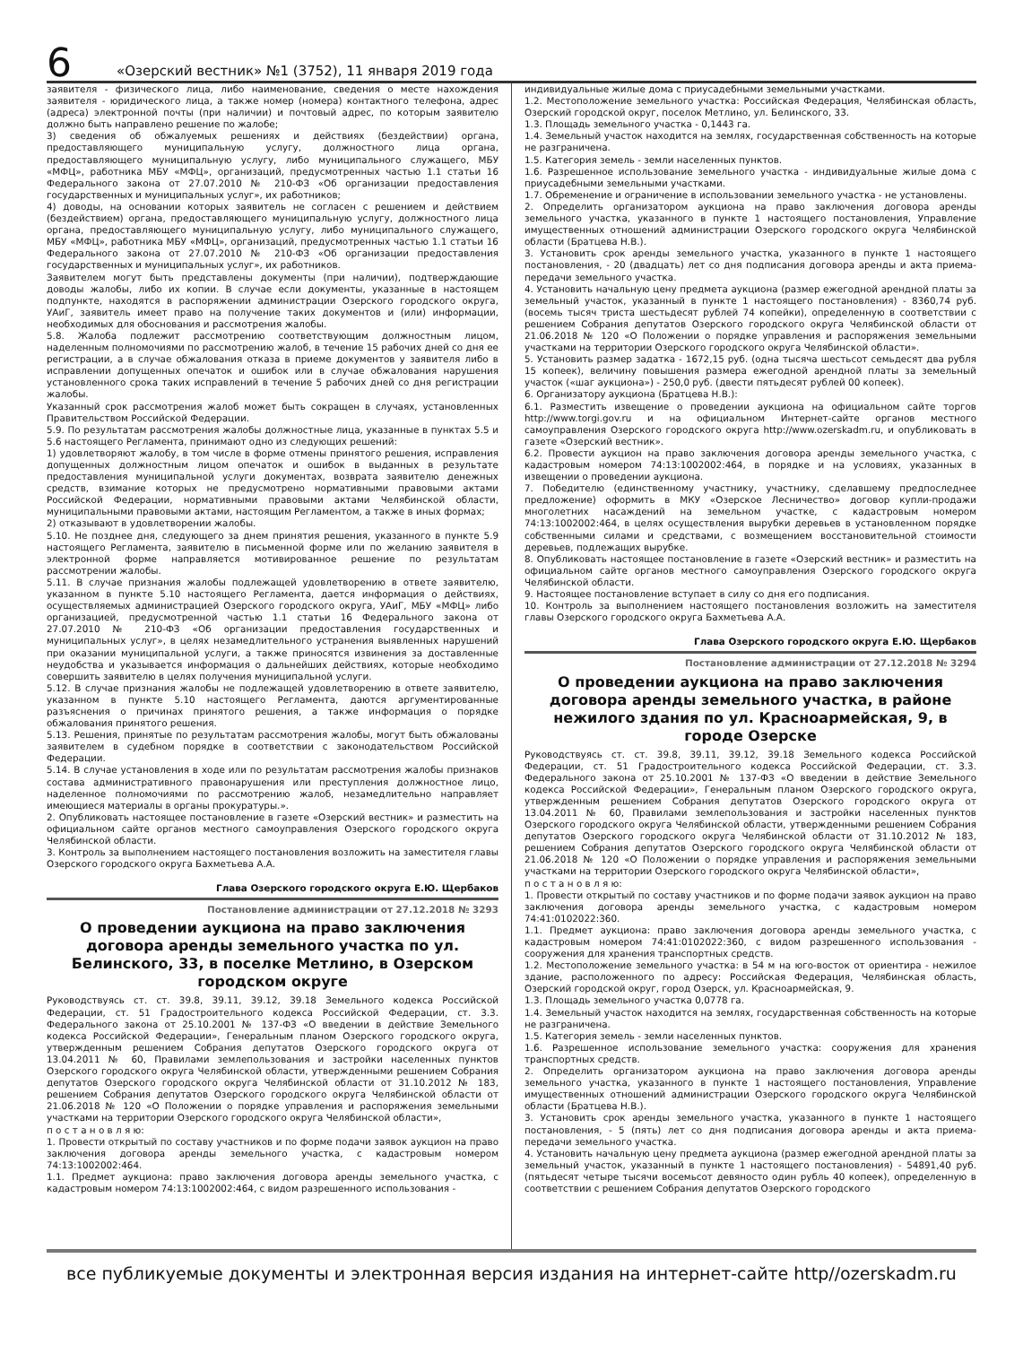6 «Озерский вестник» №1 (3752), 11 января 2019 года
заявителя - физического лица, либо наименование, сведения о месте нахождения заявителя - юридического лица, а также номер (номера) контактного телефона, адрес (адреса) электронной почты (при наличии) и почтовый адрес, по которым заявителю должно быть направлено решение по жалобе;
3) сведения об обжалуемых решениях и действиях (бездействии) органа, предоставляющего муниципальную услугу, должностного лица органа, предоставляющего муниципальную услугу, либо муниципального служащего, МБУ «МФЦ», работника МБУ «МФЦ», организаций, предусмотренных частью 1.1 статьи 16 Федерального закона от 27.07.2010 № 210-ФЗ «Об организации предоставления государственных и муниципальных услуг», их работников;
4) доводы, на основании которых заявитель не согласен с решением и действием (бездействием) органа, предоставляющего муниципальную услугу, должностного лица органа, предоставляющего муниципальную услугу, либо муниципального служащего, МБУ «МФЦ», работника МБУ «МФЦ», организаций, предусмотренных частью 1.1 статьи 16 Федерального закона от 27.07.2010 № 210-ФЗ «Об организации предоставления государственных и муниципальных услуг», их работников.
Заявителем могут быть представлены документы (при наличии), подтверждающие доводы жалобы, либо их копии. В случае если документы, указанные в настоящем подпункте, находятся в распоряжении администрации Озерского городского округа, УАиГ, заявитель имеет право на получение таких документов и (или) информации, необходимых для обоснования и рассмотрения жалобы.
5.8. Жалоба подлежит рассмотрению соответствующим должностным лицом, наделенным полномочиями по рассмотрению жалоб, в течение 15 рабочих дней со дня ее регистрации, а в случае обжалования отказа в приеме документов у заявителя либо в исправлении допущенных опечаток и ошибок или в случае обжалования нарушения установленного срока таких исправлений в течение 5 рабочих дней со дня регистрации жалобы.
Указанный срок рассмотрения жалоб может быть сокращен в случаях, установленных Правительством Российской Федерации.
5.9. По результатам рассмотрения жалобы должностные лица, указанные в пунктах 5.5 и 5.6 настоящего Регламента, принимают одно из следующих решений:
1) удовлетворяют жалобу, в том числе в форме отмены принятого решения, исправления допущенных должностным лицом опечаток и ошибок в выданных в результате предоставления муниципальной услуги документах, возврата заявителю денежных средств, взимание которых не предусмотрено нормативными правовыми актами Российской Федерации, нормативными правовыми актами Челябинской области, муниципальными правовыми актами, настоящим Регламентом, а также в иных формах;
2) отказывают в удовлетворении жалобы.
5.10. Не позднее дня, следующего за днем принятия решения, указанного в пункте 5.9 настоящего Регламента, заявителю в письменной форме или по желанию заявителя в электронной форме направляется мотивированное решение по результатам рассмотрении жалобы.
5.11. В случае признания жалобы подлежащей удовлетворению в ответе заявителю, указанном в пункте 5.10 настоящего Регламента, дается информация о действиях, осуществляемых администрацией Озерского городского округа, УАиГ, МБУ «МФЦ» либо организацией, предусмотренной частью 1.1 статьи 16 Федерального закона от 27.07.2010 № 210-ФЗ «Об организации предоставления государственных и муниципальных услуг», в целях незамедлительного устранения выявленных нарушений при оказании муниципальной услуги, а также приносятся извинения за доставленные неудобства и указывается информация о дальнейших действиях, которые необходимо совершить заявителю в целях получения муниципальной услуги.
5.12. В случае признания жалобы не подлежащей удовлетворению в ответе заявителю, указанном в пункте 5.10 настоящего Регламента, даются аргументированные разъяснения о причинах принятого решения, а также информация о порядке обжалования принятого решения.
5.13. Решения, принятые по результатам рассмотрения жалобы, могут быть обжалованы заявителем в судебном порядке в соответствии с законодательством Российской Федерации.
5.14. В случае установления в ходе или по результатам рассмотрения жалобы признаков состава административного правонарушения или преступления должностное лицо, наделенное полномочиями по рассмотрению жалоб, незамедлительно направляет имеющиеся материалы в органы прокуратуры.».
2. Опубликовать настоящее постановление в газете «Озерский вестник» и разместить на официальном сайте органов местного самоуправления Озерского городского округа Челябинской области.
3. Контроль за выполнением настоящего постановления возложить на заместителя главы Озерского городского округа Бахметьева А.А.
Глава Озерского городского округа Е.Ю. Щербаков
Постановление администрации от 27.12.2018 № 3293
О проведении аукциона на право заключения договора аренды земельного участка по ул. Белинского, 33, в поселке Метлино, в Озерском городском округе
Руководствуясь ст. ст. 39.8, 39.11, 39.12, 39.18 Земельного кодекса Российской Федерации, ст. 51 Градостроительного кодекса Российской Федерации, ст. 3.3. Федерального закона от 25.10.2001 № 137-ФЗ «О введении в действие Земельного кодекса Российской Федерации», Генеральным планом Озерского городского округа, утвержденным решением Собрания депутатов Озерского городского округа от 13.04.2011 № 60, Правилами землепользования и застройки населенных пунктов Озерского городского округа Челябинской области, утвержденными решением Собрания депутатов Озерского городского округа Челябинской области от 31.10.2012 № 183, решением Собрания депутатов Озерского городского округа Челябинской области от 21.06.2018 № 120 «О Положении о порядке управления и распоряжения земельными участками на территории Озерского городского округа Челябинской области»,
п о с т а н о в л я ю:
1. Провести открытый по составу участников и по форме подачи заявок аукцион на право заключения договора аренды земельного участка, с кадастровым номером 74:13:1002002:464.
1.1. Предмет аукциона: право заключения договора аренды земельного участка, с кадастровым номером 74:13:1002002:464, с видом разрешенного использования -
индивидуальные жилые дома с приусадебными земельными участками.
1.2. Местоположение земельного участка: Российская Федерация, Челябинская область, Озерский городской округ, поселок Метлино, ул. Белинского, 33.
1.3. Площадь земельного участка - 0,1443 га.
1.4. Земельный участок находится на землях, государственная собственность на которые не разграничена.
1.5. Категория земель - земли населенных пунктов.
1.6. Разрешенное использование земельного участка - индивидуальные жилые дома с приусадебными земельными участками.
1.7. Обременение и ограничение в использовании земельного участка - не установлены.
2. Определить организатором аукциона на право заключения договора аренды земельного участка, указанного в пункте 1 настоящего постановления, Управление имущественных отношений администрации Озерского городского округа Челябинской области (Братцева Н.В.).
3. Установить срок аренды земельного участка, указанного в пункте 1 настоящего постановления, - 20 (двадцать) лет со дня подписания договора аренды и акта приема-передачи земельного участка.
4. Установить начальную цену предмета аукциона (размер ежегодной арендной платы за земельный участок, указанный в пункте 1 настоящего постановления) - 8360,74 руб. (восемь тысяч триста шестьдесят рублей 74 копейки), определенную в соответствии с решением Собрания депутатов Озерского городского округа Челябинской области от 21.06.2018 № 120 «О Положении о порядке управления и распоряжения земельными участками на территории Озерского городского округа Челябинской области».
5. Установить размер задатка - 1672,15 руб. (одна тысяча шестьсот семьдесят два рубля 15 копеек), величину повышения размера ежегодной арендной платы за земельный участок («шаг аукциона») - 250,0 руб. (двести пятьдесят рублей 00 копеек).
6. Организатору аукциона (Братцева Н.В.):
6.1. Разместить извещение о проведении аукциона на официальном сайте торгов http://www.torgi.gov.ru и на официальном Интернет-сайте органов местного самоуправления Озерского городского округа http://www.ozerskadm.ru, и опубликовать в газете «Озерский вестник».
6.2. Провести аукцион на право заключения договора аренды земельного участка, с кадастровым номером 74:13:1002002:464, в порядке и на условиях, указанных в извещении о проведении аукциона.
7. Победителю (единственному участнику, участнику, сделавшему предпоследнее предложение) оформить в МКУ «Озерское Лесничество» договор купли-продажи многолетних насаждений на земельном участке, с кадастровым номером 74:13:1002002:464, в целях осуществления вырубки деревьев в установленном порядке собственными силами и средствами, с возмещением восстановительной стоимости деревьев, подлежащих вырубке.
8. Опубликовать настоящее постановление в газете «Озерский вестник» и разместить на официальном сайте органов местного самоуправления Озерского городского округа Челябинской области.
9. Настоящее постановление вступает в силу со дня его подписания.
10. Контроль за выполнением настоящего постановления возложить на заместителя главы Озерского городского округа Бахметьева А.А.
Глава Озерского городского округа Е.Ю. Щербаков
Постановление администрации от 27.12.2018 № 3294
О проведении аукциона на право заключения договора аренды земельного участка, в районе нежилого здания по ул. Красноармейская, 9, в городе Озерске
Руководствуясь ст. ст. 39.8, 39.11, 39.12, 39.18 Земельного кодекса Российской Федерации, ст. 51 Градостроительного кодекса Российской Федерации, ст. 3.3. Федерального закона от 25.10.2001 № 137-ФЗ «О введении в действие Земельного кодекса Российской Федерации», Генеральным планом Озерского городского округа, утвержденным решением Собрания депутатов Озерского городского округа от 13.04.2011 № 60, Правилами землепользования и застройки населенных пунктов Озерского городского округа Челябинской области, утвержденными решением Собрания депутатов Озерского городского округа Челябинской области от 31.10.2012 № 183, решением Собрания депутатов Озерского городского округа Челябинской области от 21.06.2018 № 120 «О Положении о порядке управления и распоряжения земельными участками на территории Озерского городского округа Челябинской области»,
п о с т а н о в л я ю:
1. Провести открытый по составу участников и по форме подачи заявок аукцион на право заключения договора аренды земельного участка, с кадастровым номером 74:41:0102022:360.
1.1. Предмет аукциона: право заключения договора аренды земельного участка, с кадастровым номером 74:41:0102022:360, с видом разрешенного использования - сооружения для хранения транспортных средств.
1.2. Местоположение земельного участка: в 54 м на юго-восток от ориентира - нежилое здание, расположенного по адресу: Российская Федерация, Челябинская область, Озерский городской округ, город Озерск, ул. Красноармейская, 9.
1.3. Площадь земельного участка 0,0778 га.
1.4. Земельный участок находится на землях, государственная собственность на которые не разграничена.
1.5. Категория земель - земли населенных пунктов.
1.6. Разрешенное использование земельного участка: сооружения для хранения транспортных средств.
2. Определить организатором аукциона на право заключения договора аренды земельного участка, указанного в пункте 1 настоящего постановления, Управление имущественных отношений администрации Озерского городского округа Челябинской области (Братцева Н.В.).
3. Установить срок аренды земельного участка, указанного в пункте 1 настоящего постановления, - 5 (пять) лет со дня подписания договора аренды и акта приема-передачи земельного участка.
4. Установить начальную цену предмета аукциона (размер ежегодной арендной платы за земельный участок, указанный в пункте 1 настоящего постановления) - 54891,40 руб. (пятьдесят четыре тысячи восемьсот девяносто один рубль 40 копеек), определенную в соответствии с решением Собрания депутатов Озерского городского
все публикуемые документы и электронная версия издания на интернет-сайте http//ozerskadm.ru